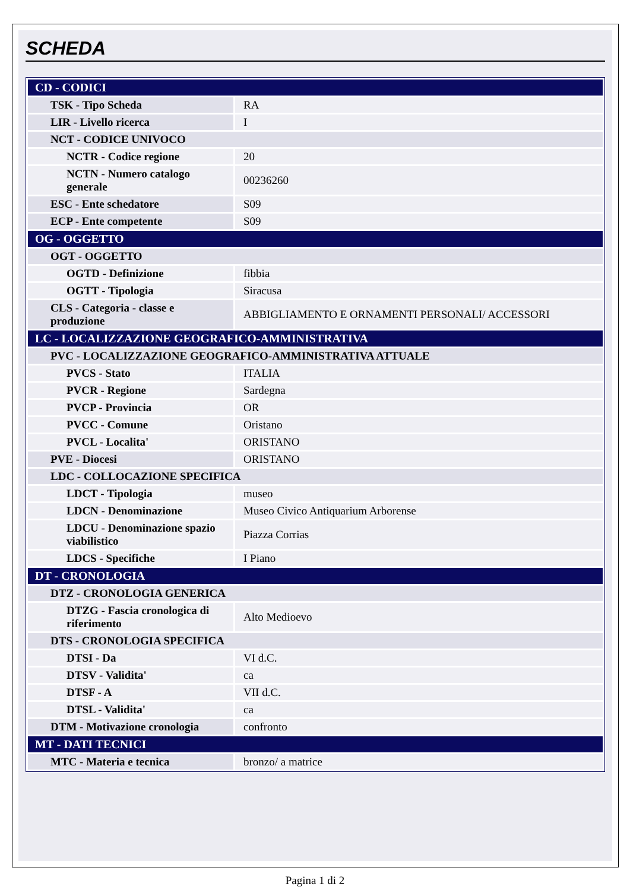SCHEDA
| CD - CODICI | |
| TSK - Tipo Scheda | RA |
| LIR - Livello ricerca | I |
| NCT - CODICE UNIVOCO | |
| NCTR - Codice regione | 20 |
| NCTN - Numero catalogo generale | 00236260 |
| ESC - Ente schedatore | S09 |
| ECP - Ente competente | S09 |
| OG - OGGETTO | |
| OGT - OGGETTO | |
| OGTD - Definizione | fibbia |
| OGTT - Tipologia | Siracusa |
| CLS - Categoria - classe e produzione | ABBIGLIAMENTO E ORNAMENTI PERSONALI/ ACCESSORI |
| LC - LOCALIZZAZIONE GEOGRAFICO-AMMINISTRATIVA | |
| PVC - LOCALIZZAZIONE GEOGRAFICO-AMMINISTRATIVA ATTUALE | |
| PVCS - Stato | ITALIA |
| PVCR - Regione | Sardegna |
| PVCP - Provincia | OR |
| PVCC - Comune | Oristano |
| PVCL - Localita' | ORISTANO |
| PVE - Diocesi | ORISTANO |
| LDC - COLLOCAZIONE SPECIFICA | |
| LDCT - Tipologia | museo |
| LDCN - Denominazione | Museo Civico Antiquarium Arborense |
| LDCU - Denominazione spazio viabilistico | Piazza Corrias |
| LDCS - Specifiche | I Piano |
| DT - CRONOLOGIA | |
| DTZ - CRONOLOGIA GENERICA | |
| DTZG - Fascia cronologica di riferimento | Alto Medioevo |
| DTS - CRONOLOGIA SPECIFICA | |
| DTSI - Da | VI d.C. |
| DTSV - Validita' | ca |
| DTSF - A | VII d.C. |
| DTSL - Validita' | ca |
| DTM - Motivazione cronologia | confronto |
| MT - DATI TECNICI | |
| MTC - Materia e tecnica | bronzo/ a matrice |
Pagina 1 di 2